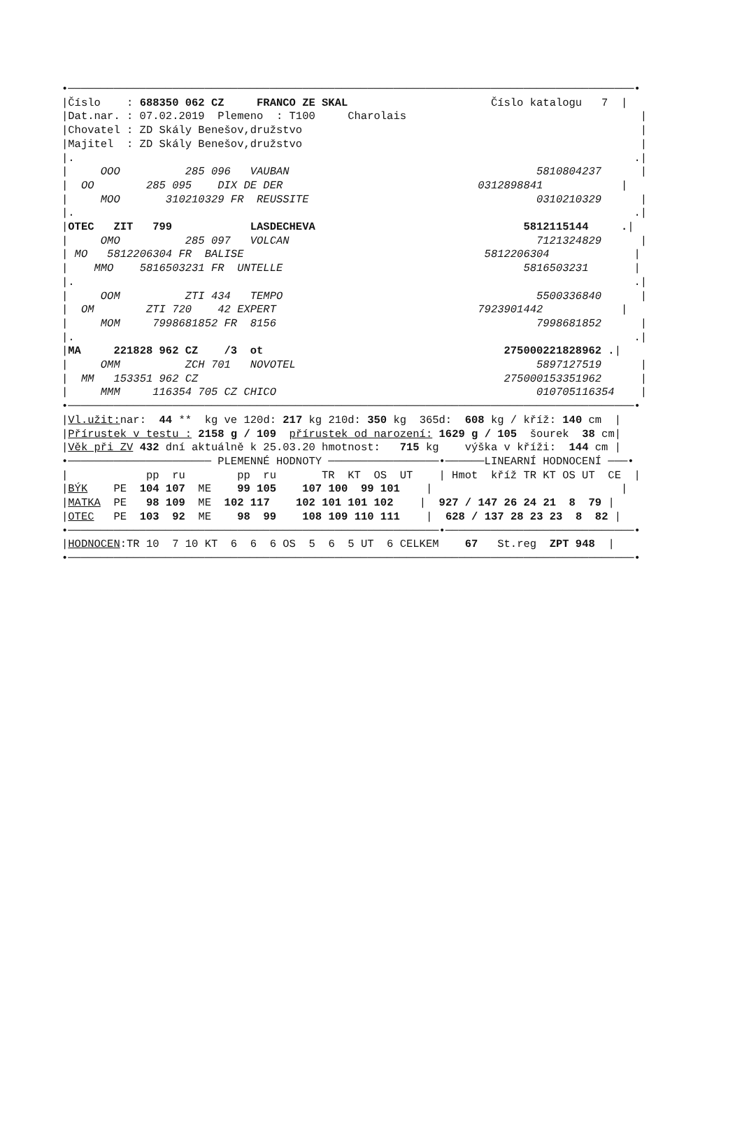•───────────────────────────────────────────────────────────────────────────────────────•
|Číslo    : 688350 062 CZ     FRANCO ZE SKAL                      Číslo katalogu   7  |
|Dat.nar. : 07.02.2019  Plemeno  : T100     Charolais                                    |
|Chovatel : ZD Skály Benešov,družstvo                                                    |
|Majitel  : ZD Skály Benešov,družstvo                                                    |
|.                                                                                      .|
|     OOO          285 096   VAUBAN                                      5810804237      |
|  OO        285 095    DIX DE DER                              0312898841            |
|     MOO       310210329 FR  REUSSITE                                   0310210329      |
|.                                                                                      .|
|OTEC   ZIT   799            LASDECHEVA                                5812115144     .|
|     OMO          285 097   VOLCAN                                      7121324829      |
| MO   5812206304 FR  BALISE                                     5812206304             |
|    MMO    5816503231 FR  UNTELLE                                     5816503231       |
|.                                                                                      .|
|     OOM          ZTI 434   TEMPO                                       5500336840      |
|  OM        ZTI 720    42 EXPERT                               7923901442            |
|     MOM     7998681852 FR  8156                                        7998681852      |
|.                                                                                      .|
|MA     221828 962 CZ    /3  ot                                     275000221828962 .|
|     OMM          ZCH 701   NOVOTEL                                     5897127519      |
|  MM   153351 962 CZ                                               275000153351962      |
|     MMM     116354 705 CZ CHICO                                        010705116354    |
•───────────────────────────────────────────────────────────────────────────────────────•
|Vl.užit: nar:  44 **  kg ve 120d: 217 kg 210d: 350 kg  365d:  608 kg / kříž: 140 cm  |
|Přírustek v testu : 2158 g / 109  přírustek od narození: 1629 g / 105  šourek  38 cm|
|Věk při ZV 432 dní aktuálně k 25.03.20 hmotnost:   715 kg    výška v kříži:  144 cm |
•────────────────────── PLEMENNÉ HODNOTY ─────────────────•──────LINEARNÍ HODNOCENÍ ───•
|            pp  ru        pp  ru       TR  KT  OS  UT    | Hmot  kříž TR KT OS UT  CE  |
|BÝK    PE  104 107  ME    99 105    107 100  99 101    |                             |
|MATKA  PE   98 109  ME  102 117    102 101 101 102    |  927 / 147 26 24 21  8  79 |
|OTEC   PE  103  92  ME    98  99    108 109 110 111    |  628 / 137 28 23 23  8  82 |
•─────────────────────────────────────────────────────────•─────────────────────────────•
|HODNOCEN:TR 10  7 10 KT  6  6  6 OS  5  6  5 UT  6 CELKEM    67   St.reg  ZPT 948  |
•───────────────────────────────────────────────────────────────────────────────────────•